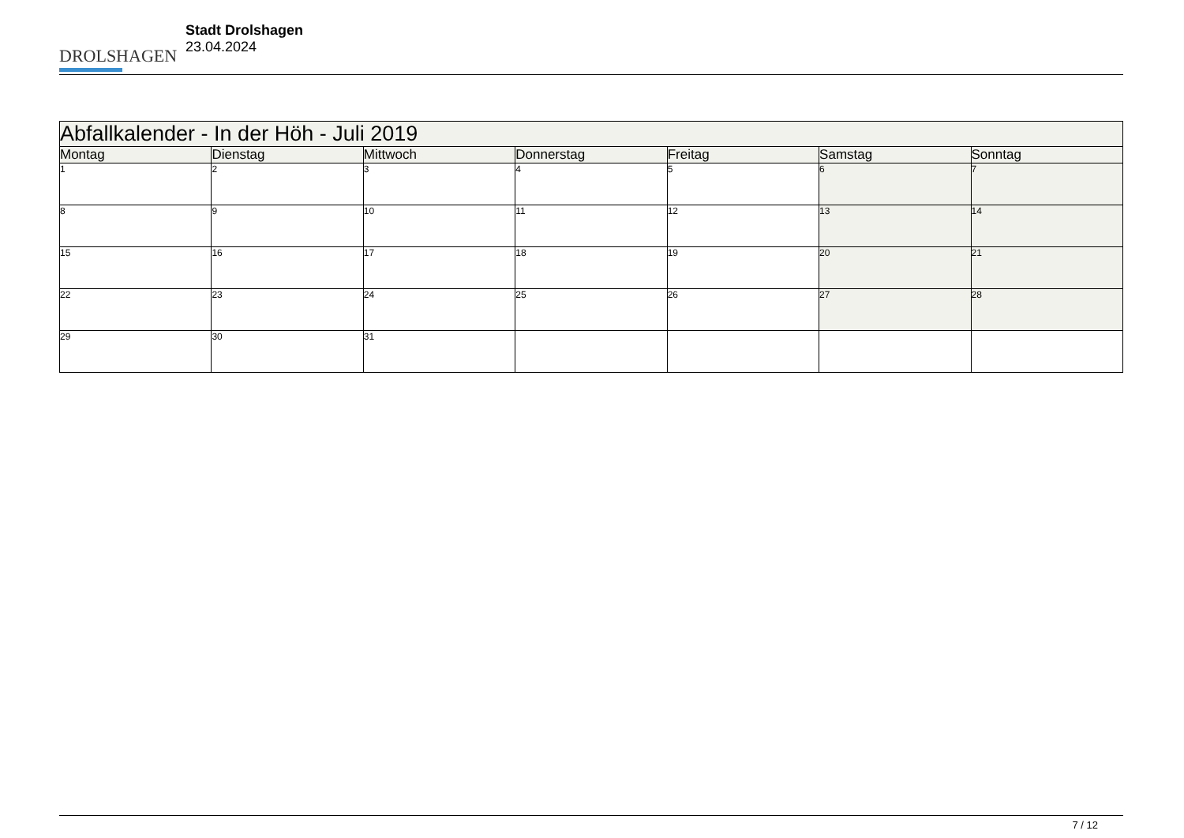DROLSHAGEN
Stadt Drolshagen
23.04.2024
| Abfallkalender - In der Höh - Juli 2019 | | | | | | |
| Montag | Dienstag | Mittwoch | Donnerstag | Freitag | Samstag | Sonntag |
| 1 | 2 | 3 | 4 | 5 | 6 | 7 |
| 8 | 9 | 10 | 11 | 12 | 13 | 14 |
| 15 | 16 | 17 | 18 | 19 | 20 | 21 |
| 22 | 23 | 24 | 25 | 26 | 27 | 28 |
| 29 | 30 | 31 | | | | |
7 / 12